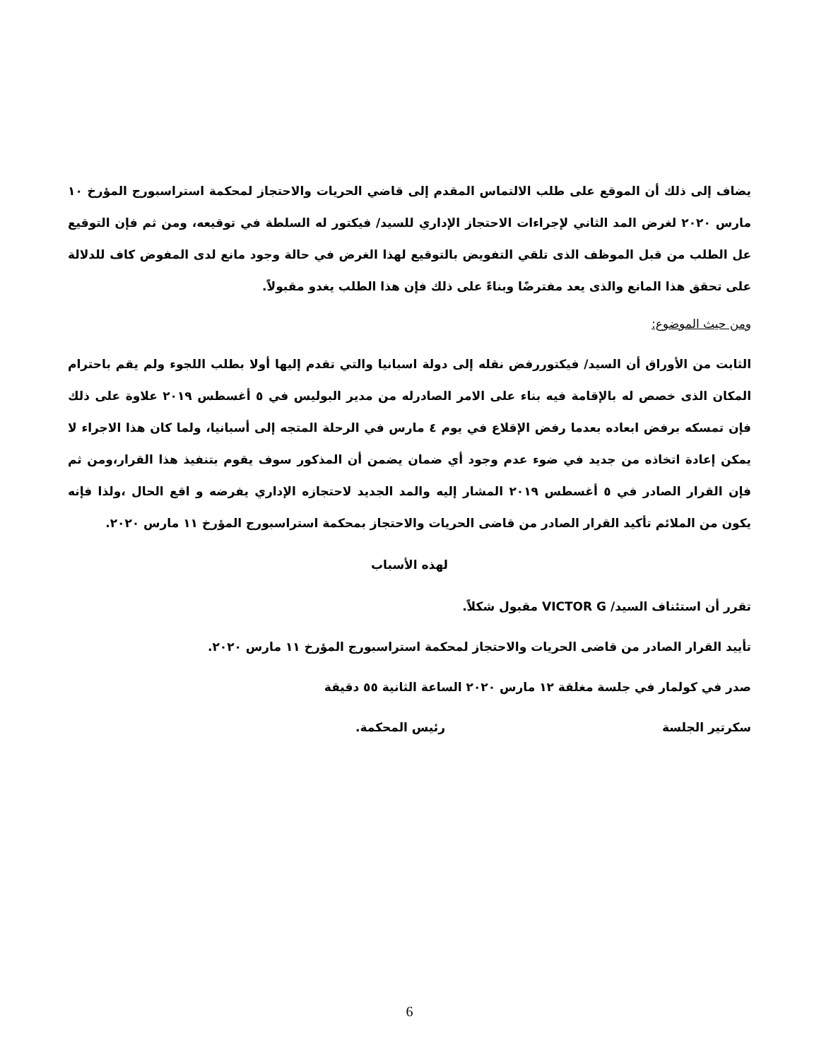يضاف إلى ذلك أن الموقع على طلب الالتماس المقدم إلى قاضي الحريات والاحتجاز لمحكمة استراسبورج المؤرخ ١٠ مارس ٢٠٢٠ لغرض المد الثاني لإجراءات الاحتجاز الإداري للسيد/ فيكتور له السلطة في توقيعه، ومن ثم فإن التوقيع عل الطلب من قبل الموظف الذى تلقي التفويض بالتوقيع لهذا الغرض في حالة وجود مانع لدى المفوض كاف للدلالة على تحقق هذا المانع والذى يعد مفترضًا وبناءً على ذلك فإن هذا الطلب يغدو مقبولاً.
ومن حيث الموضوع:
الثابت من الأوراق أن السيد/ فيكتوررفض نقله إلى دولة اسبانيا والتي تقدم إليها أولا بطلب اللجوء ولم يقم باحترام المكان الذى خصص له بالإقامة فيه بناء على الامر الصادرله من مدير البوليس في ٥ أغسطس ٢٠١٩ علاوة على ذلك فإن تمسكه برفض ابعاده بعدما رفض الإقلاع في يوم ٤ مارس في الرحلة المتجه إلى أسبانيا، ولما كان هذا الاجراء لا يمكن إعادة اتخاذه من جديد في ضوء عدم وجود أي ضمان يضمن أن المذكور سوف يقوم بتنفيذ هذا القرار،ومن ثم فإن القرار الصادر في ٥ أغسطس ٢٠١٩ المشار إليه والمد الجديد لاحتجازه الإداري يفرضه و اقع الحال ،ولذا فإنه يكون من الملائم تأكيد القرار الصادر من قاضى الحريات والاحتجاز بمحكمة استراسبورج المؤرخ ١١ مارس ٢٠٢٠.
لهذه الأسباب
تقرر أن استئناف السيد/ VICTOR G مقبول شكلاً.
تأييد القرار الصادر من قاضى الحريات والاحتجاز لمحكمة استراسبورج المؤرخ ١١ مارس ٢٠٢٠.
صدر في كولمار في جلسة مغلقة ١٢ مارس ٢٠٢٠ الساعة الثانية ٥٥ دقيقة
سكرتير الجلسة رئيس المحكمة.
6